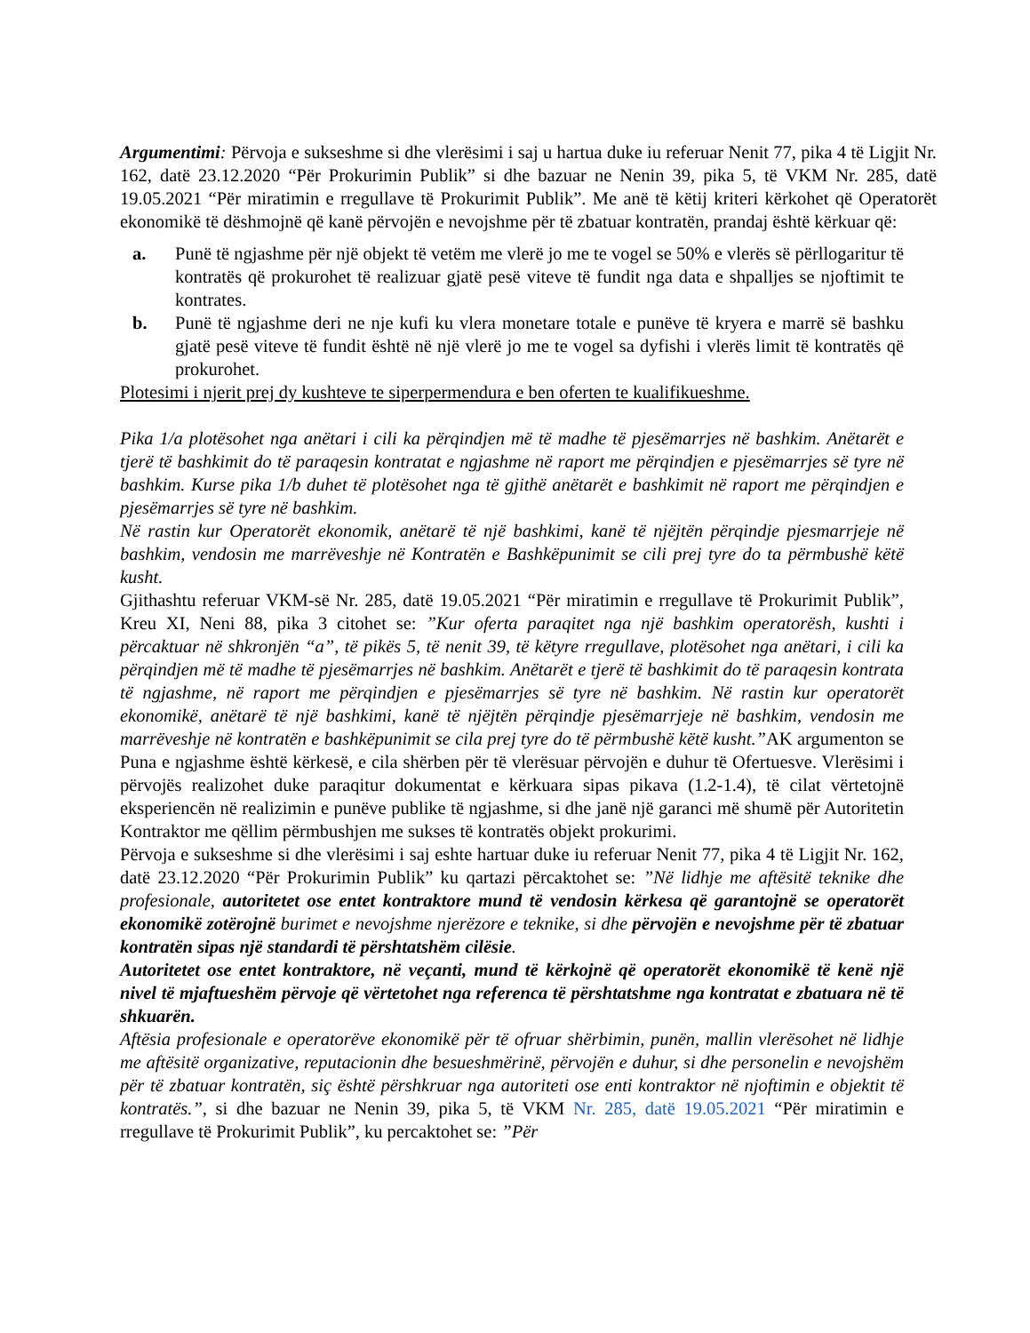Argumentimi: Përvoja e sukseshme si dhe vlerësimi i saj u hartua duke iu referuar Nenit 77, pika 4 të Ligjit Nr. 162, datë 23.12.2020 “Për Prokurimin Publik” si dhe bazuar ne Nenin 39, pika 5, të VKM Nr. 285, datë 19.05.2021 “Për miratimin e rregullave të Prokurimit Publik”. Me anë të këtij kriteri kërkohet që Operatorët ekonomikë të dëshmojnë që kanë përvojën e nevojshme për të zbatuar kontratën, prandaj është kërkuar që:
a. Punë të ngjashme për një objekt të vetëm me vlerë jo me te vogel se 50% e vlerës së përllogaritur të kontratës që prokurohet të realizuar gjatë pesë viteve të fundit nga data e shpalljes se njoftimit te kontrates.
b. Punë të ngjashme deri ne nje kufi ku vlera monetare totale e punëve të kryera e marrë së bashku gjatë pesë viteve të fundit është në një vlerë jo me te vogel sa dyfishi i vlerës limit të kontratës që prokurohet.
Plotesimi i njerit prej dy kushteve te siperpermendura e ben oferten te kualifikueshme.
Pika 1/a plotësohet nga anëtari i cili ka përqindjen më të madhe të pjesëmarrjes në bashkim. Anëtarët e tjerë të bashkimit do të paraqesin kontratat e ngjashme në raport me përqindjen e pjesëmarrjes së tyre në bashkim. Kurse pika 1/b duhet të plotësohet nga të gjithë anëtarët e bashkimit në raport me përqindjen e pjesëmarrjes së tyre në bashkim.
Në rastin kur Operatorët ekonomik, anëtarë të një bashkimi, kanë të njëjtën përqindje pjesmarrjeje në bashkim, vendosin me marrëveshje në Kontratën e Bashkëpunimit se cili prej tyre do ta përmbushë këtë kusht.
Gjithashtu referuar VKM-së Nr. 285, datë 19.05.2021 “Për miratimin e rregullave të Prokurimit Publik”, Kreu XI, Neni 88, pika 3 citohet se: ”Kur oferta paraqitet nga një bashkim operatorësh, kushti i përcaktuar në shkronjën “a”, të pikës 5, të nenit 39, të këtyre rregullave, plotësohet nga anëtari, i cili ka përqindjen më të madhe të pjesëmarrjes në bashkim. Anëtarët e tjerë të bashkimit do të paraqesin kontrata të ngjashme, në raport me përqindjen e pjesëmarrjes së tyre në bashkim. Në rastin kur operatorët ekonomikë, anëtarë të një bashkimi, kanë të njëjtën përqindje pjesëmarrjeje në bashkim, vendosin me marrëveshje në kontratën e bashkëpunimit se cila prej tyre do të përmbushë këtë kusht.”AK argumenton se Puna e ngjashme është kërkesë, e cila shërben për të vlerësuar përvojën e duhur të Ofertuesve. Vlerësimi i përvojës realizohet duke paraqitur dokumentat e kërkuara sipas pikava (1.2-1.4), të cilat vërtetojnë eksperiencën në realizimin e punëve publike të ngjashme, si dhe janë një garanci më shumë për Autoritetin Kontraktor me qëllim përmbushjen me sukses të kontratës objekt prokurimi.
Përvoja e sukseshme si dhe vlerësimi i saj eshte hartuar duke iu referuar Nenit 77, pika 4 të Ligjit Nr. 162, datë 23.12.2020 “Për Prokurimin Publik” ku qartazi përcaktohet se: ”Në lidhje me aftësitë teknike dhe profesionale, autoritetet ose entet kontraktore mund të vendosin kërkesa që garantojnë se operatorët ekonomikë zotërojnë burimet e nevojshme njerëzore e teknike, si dhe përvojën e nevojshme për të zbatuar kontratën sipas një standardi të përshtatshëm cilësie.
Autoritetet ose entet kontraktore, në veçanti, mund të kërkojnë që operatorët ekonomikë të kenë një nivel të mjaftueshëm përvoje që vërtetohet nga referenca të përshtatshme nga kontratat e zbatuara në të shkuarën.
Aftësia profesionale e operatorëve ekonomikë për të ofruar shërbimin, punën, mallin vlerësohet në lidhje me aftësitë organizative, reputacionin dhe besueshmërinë, përvojën e duhur, si dhe personelin e nevojshëm për të zbatuar kontratën, siç është përshkruar nga autoriteti ose enti kontraktor në njoftimin e objektit të kontratës.”, si dhe bazuar ne Nenin 39, pika 5, të VKM Nr. 285, datë 19.05.2021 “Për miratimin e rregullave të Prokurimit Publik”, ku percaktohet se: ”Për